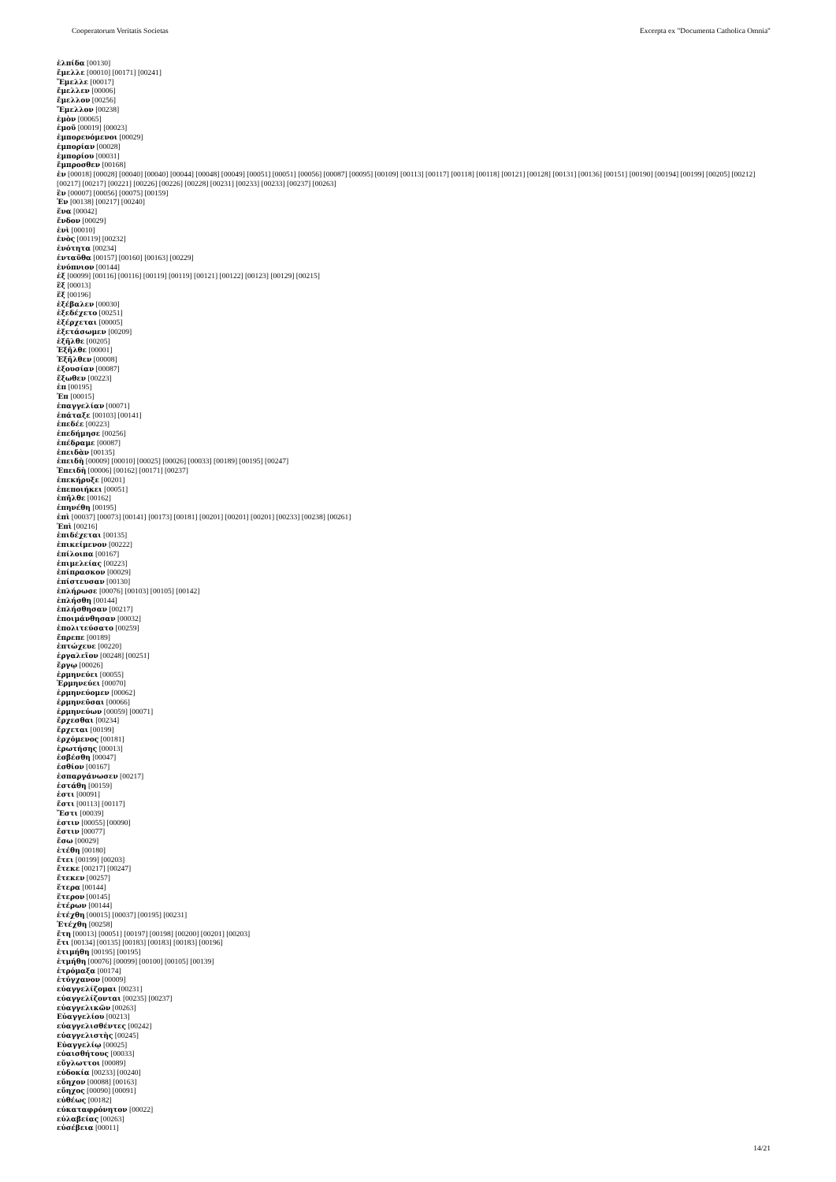Cooperatorum Veritatis Societas Excerpta ex "Documenta Catholica Omnia"
ἐλπίδα [00130]
ἔμελλε [00010] [00171] [00241]
Ἔμελλε [00017]
ἔμελλεν [00006]
ἔμελλον [00256]
Ἔμελλον [00238]
ἐμὸν [00065]
ἐμοῦ [00019] [00023]
ἐμπορευόμενοι [00029]
ἐμπορίαν [00028]
ἐμπορίου [00031]
ἔμπροσθεν [00168]
ἐν [00018] [00028] [00040] [00040] [00044] [00048] [00049] [00051] [00051] [00056] [00087] [00095] [00109] [00113] [00117] [00118] [00118] [00121] [00128] [00131] [00136] [00151] [00190] [00194] [00199] [00205] [00212] [00217] [00217] [00221] [00226] [00226] [00228] [00231] [00233] [00233] [00237] [00263]
ἓν [00007] [00056] [00075] [00159]
Ἐν [00138] [00217] [00240]
ἕνα [00042]
ἔνδον [00029]
ἑνὶ [00010]
ἑνὸς [00119] [00232]
ἑνότητα [00234]
ἐνταῦθα [00157] [00160] [00163] [00229]
ἐνύπνιον [00144]
ἐξ [00099] [00116] [00116] [00119] [00119] [00121] [00122] [00123] [00129] [00215]
ἓξ [00013]
ἕξ [00196]
ἐξέβαλεν [00030]
ἐξεδέχετο [00251]
ἐξέρχεται [00005]
ἐξετάσωμεν [00209]
ἐξῆλθε [00205]
Ἐξῆλθε [00001]
Ἐξῆλθεν [00008]
ἐξουσίαν [00087]
ἔξωθεν [00223]
ἐπ [00195]
Ἐπ [00015]
ἐπαγγελίαν [00071]
ἐπάταξε [00103] [00141]
ἐπεδέε [00223]
ἐπεδήμησε [00256]
ἐπέδραμε [00087]
ἐπειδὰν [00135]
ἐπειδὴ [00009] [00010] [00025] [00026] [00033] [00189] [00195] [00247]
Ἐπειδὴ [00006] [00162] [00171] [00237]
ἐπεκήρυξε [00201]
ἐπεποιήκει [00051]
ἐπῆλθε [00162]
ἐπηνέθη [00195]
ἐπὶ [00037] [00073] [00141] [00173] [00181] [00201] [00201] [00201] [00233] [00238] [00261]
Ἐπὶ [00216]
ἐπιδέχεται [00135]
ἐπικείμενον [00222]
ἐπίλοιπα [00167]
ἐπιμελείας [00223]
ἐπίπρασκον [00029]
ἐπίστευσαν [00130]
ἐπλήρωσε [00076] [00103] [00105] [00142]
ἐπλήσθη [00144]
ἐπλήσθησαν [00217]
ἐποιμάνθησαν [00032]
ἐπολιτεύσατο [00259]
ἔπρεπε [00189]
ἐπτώχευε [00220]
ἐργαλεῖον [00248] [00251]
ἔργῳ [00026]
ἑρμηνεύει [00055]
Ἑρμηνεύει [00070]
ἑρμηνεύομεν [00062]
ἑρμηνεῦσαι [00066]
ἑρμηνεύων [00059] [00071]
ἔρχεσθαι [00234]
ἔρχεται [00199]
ἐρχόμενος [00181]
ἐρωτήσης [00013]
ἐσβέσθη [00047]
ἐσθίον [00167]
ἐσπαργάνωσεν [00217]
ἐστάθη [00159]
ἐστι [00091]
ἔστι [00113] [00117]
Ἔστι [00039]
ἐστιν [00055] [00090]
ἔστιν [00077]
ἔσω [00029]
ἐτέθη [00180]
ἔτει [00199] [00203]
ἔτεκε [00217] [00247]
ἔτεκεν [00257]
ἕτερα [00144]
ἕτερον [00145]
ἑτέρων [00144]
ἐτέχθη [00015] [00037] [00195] [00231]
Ἐτέχθη [00258]
ἔτη [00013] [00051] [00197] [00198] [00200] [00201] [00203]
ἔτι [00134] [00135] [00183] [00183] [00183] [00196]
ἐτιμήθη [00195] [00195]
ἐτμήθη [00076] [00099] [00100] [00105] [00139]
ἐτρόμαξα [00174]
ἐτύγχανον [00009]
εὐαγγελίζομαι [00231]
εὐαγγελίζονται [00235] [00237]
εὐαγγελικῶν [00263]
Εὐαγγελίου [00213]
εὐαγγελισθέντες [00242]
εὐαγγελιστὴς [00245]
Εὐαγγελίῳ [00025]
εὐαισθήτους [00033]
εὔγλωττοι [00089]
εὐδοκία [00233] [00240]
εὔηχον [00088] [00163]
εὔηχος [00090] [00091]
εὐθέως [00182]
εὐκαταφρόνητον [00022]
εὐλαβείας [00263]
εὐσέβεια [00011]
14/21